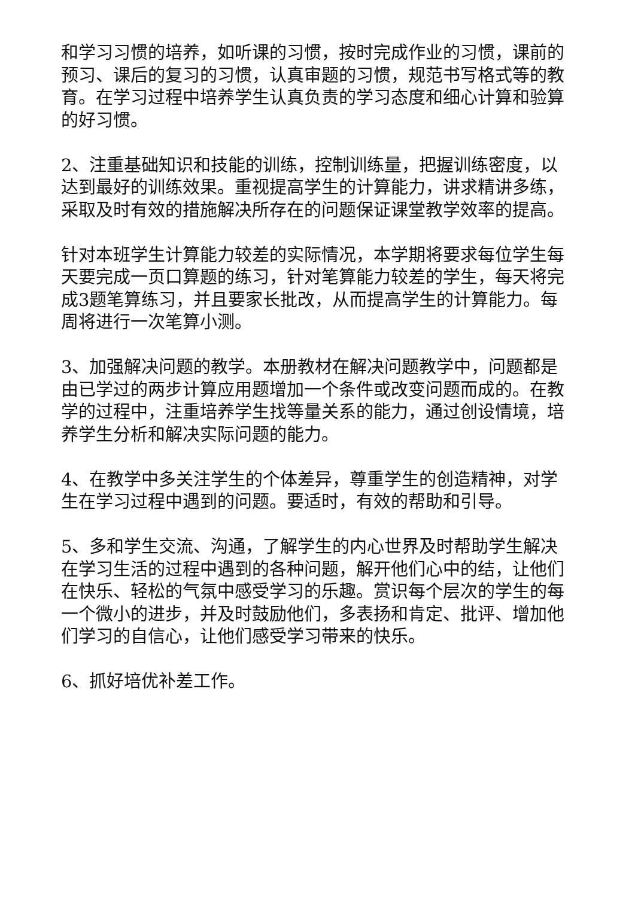和学习习惯的培养，如听课的习惯，按时完成作业的习惯，课前的预习、课后的复习的习惯，认真审题的习惯，规范书写格式等的教育。在学习过程中培养学生认真负责的学习态度和细心计算和验算的好习惯。
2、注重基础知识和技能的训练，控制训练量，把握训练密度，以达到最好的训练效果。重视提高学生的计算能力，讲求精讲多练，采取及时有效的措施解决所存在的问题保证课堂教学效率的提高。
针对本班学生计算能力较差的实际情况，本学期将要求每位学生每天要完成一页口算题的练习，针对笔算能力较差的学生，每天将完成3题笔算练习，并且要家长批改，从而提高学生的计算能力。每周将进行一次笔算小测。
3、加强解决问题的教学。本册教材在解决问题教学中，问题都是由已学过的两步计算应用题增加一个条件或改变问题而成的。在教学的过程中，注重培养学生找等量关系的能力，通过创设情境，培养学生分析和解决实际问题的能力。
4、在教学中多关注学生的个体差异，尊重学生的创造精神，对学生在学习过程中遇到的问题。要适时，有效的帮助和引导。
5、多和学生交流、沟通，了解学生的内心世界及时帮助学生解决在学习生活的过程中遇到的各种问题，解开他们心中的结，让他们在快乐、轻松的气氛中感受学习的乐趣。赏识每个层次的学生的每一个微小的进步，并及时鼓励他们，多表扬和肯定、批评、增加他们学习的自信心，让他们感受学习带来的快乐。
6、抓好培优补差工作。